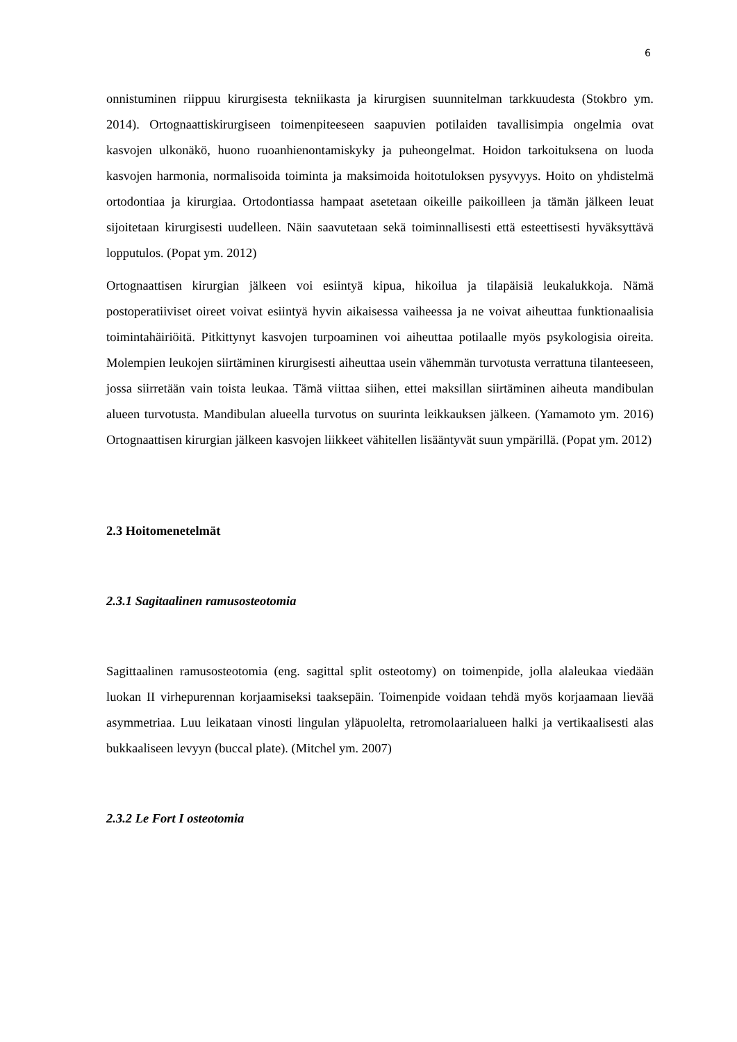6
onnistuminen riippuu kirurgisesta tekniikasta ja kirurgisen suunnitelman tarkkuudesta (Stokbro ym. 2014). Ortognaattiskirurgiseen toimenpiteeseen saapuvien potilaiden tavallisimpia ongelmia ovat kasvojen ulkonäkö, huono ruoanhienontamiskyky ja puheongelmat. Hoidon tarkoituksena on luoda kasvojen harmonia, normalisoida toiminta ja maksimoida hoitotuloksen pysyvyys. Hoito on yhdistelmä ortodontiaa ja kirurgiaa. Ortodontiassa hampaat asetetaan oikeille paikoilleen ja tämän jälkeen leuat sijoitetaan kirurgisesti uudelleen. Näin saavutetaan sekä toiminnallisesti että esteettisesti hyväksyttävä lopputulos. (Popat ym. 2012)
Ortognaattisen kirurgian jälkeen voi esiintyä kipua, hikoilua ja tilapäisiä leukalukkoja. Nämä postoperatiiviset oireet voivat esiintyä hyvin aikaisessa vaiheessa ja ne voivat aiheuttaa funktionaalisia toimintahäiriöitä. Pitkittynyt kasvojen turpoaminen voi aiheuttaa potilaalle myös psykologisia oireita. Molempien leukojen siirtäminen kirurgisesti aiheuttaa usein vähemmän turvotusta verrattuna tilanteeseen, jossa siirretään vain toista leukaa. Tämä viittaa siihen, ettei maksillan siirtäminen aiheuta mandibulan alueen turvotusta. Mandibulan alueella turvotus on suurinta leikkauksen jälkeen. (Yamamoto ym. 2016) Ortognaattisen kirurgian jälkeen kasvojen liikkeet vähitellen lisääntyvät suun ympärillä. (Popat ym. 2012)
2.3 Hoitomenetelmät
2.3.1 Sagitaalinen ramusosteotomia
Sagittaalinen ramusosteotomia (eng. sagittal split osteotomy) on toimenpide, jolla alaleukaa viedään luokan II virhepurennan korjaamiseksi taaksepäin. Toimenpide voidaan tehdä myös korjaamaan lievää asymmetriaa. Luu leikataan vinosti lingulan yläpuolelta, retromolaarialueen halki ja vertikaalisesti alas bukkaaliseen levyyn (buccal plate). (Mitchel ym. 2007)
2.3.2 Le Fort I osteotomia